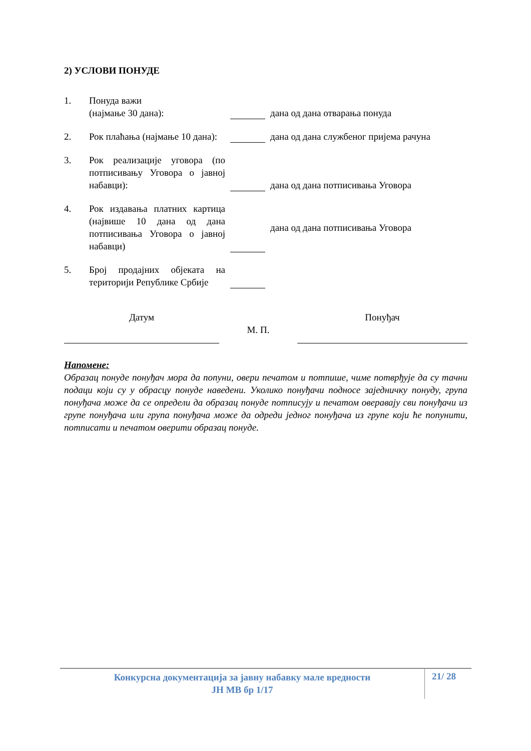2) УСЛОВИ ПОНУДЕ
1. Понуда важи
(најмање 30 дана):
дана од дана отварања понуда
2. Рок плаћања (најмање 10 дана):
дана од дана службеног пријема рачуна
3. Рок реализације уговора (по потписивању Уговора о јавној набавци):
дана од дана потписивања Уговора
4. Рок издавања платних картица (највише 10 дана од дана потписивања Уговора о јавној набавци)
дана од дана потписивања Уговора
5. Број продајних објеката на територији Републике Србије
Датум
М. П.
Понуђач
Напомене:
Образац понуде понуђач мора да попуни, овери печатом и потпише, чиме потврђује да су тачни подаци који су у обрасцу понуде наведени. Уколико понуђачи подносе заједничку понуду, група понуђача може да се определи да образац понуде потписују и печатом оверавају сви понуђачи из групе понуђача или група понуђача може да одреди једног понуђача из групе који ће попунити, потписати и печатом оверити образац понуде.
Конкурсна документација за јавну набавку мале вредности
ЈН МВ бр 1/17
21/ 28